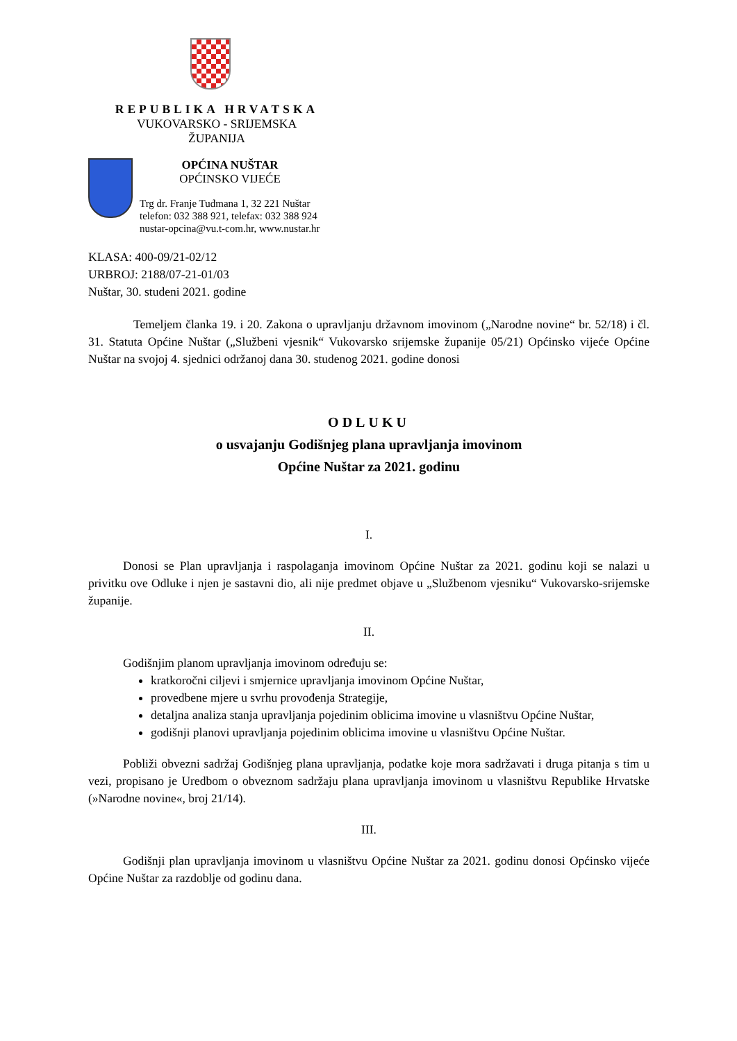REPUBLIKA HRVATSKA
VUKOVARSKO - SRIJEMSKA ŽUPANIJA
OPĆINA NUŠTAR
OPĆINSKO VIJEĆE
Trg dr. Franje Tuđmana 1, 32 221 Nuštar
telefon: 032 388 921, telefax: 032 388 924
nustar-opcina@vu.t-com.hr, www.nustar.hr
KLASA: 400-09/21-02/12
URBROJ: 2188/07-21-01/03
Nuštar, 30. studeni 2021. godine
Temeljem članka 19. i 20. Zakona o upravljanju državnom imovinom („Narodne novine“ br. 52/18) i čl. 31. Statuta Općine Nuštar („Službeni vjesnik“ Vukovarsko srijemske županije 05/21) Općinsko vijeće Općine Nuštar na svojoj 4. sjednici održanoj dana 30. studenog 2021. godine donosi
ODLUKU
o usvajanju Godišnjeg plana upravljanja imovinom
Općine Nuštar za 2021. godinu
I.
Donosi se Plan upravljanja i raspolaganja imovinom Općine Nuštar za 2021. godinu koji se nalazi u privitku ove Odluke i njen je sastavni dio, ali nije predmet objave u „Službenom vjesniku“ Vukovarsko-srijemske županije.
II.
Godišnjim planom upravljanja imovinom određuju se:
kratkoročni ciljevi i smjernice upravljanja imovinom Općine Nuštar,
provedbene mjere u svrhu provođenja Strategije,
detaljna analiza stanja upravljanja pojedinim oblicima imovine u vlasništvu Općine Nuštar,
godišnji planovi upravljanja pojedinim oblicima imovine u vlasništvu Općine Nuštar.
Pobliži obvezni sadržaj Godišnjeg plana upravljanja, podatke koje mora sadržavati i druga pitanja s tim u vezi, propisano je Uredbom o obveznom sadržaju plana upravljanja imovinom u vlasništvu Republike Hrvatske (»Narodne novine«, broj 21/14).
III.
Godišnji plan upravljanja imovinom u vlasništvu Općine Nuštar za 2021. godinu donosi Općinsko vijeće Općine Nuštar za razdoblje od godinu dana.